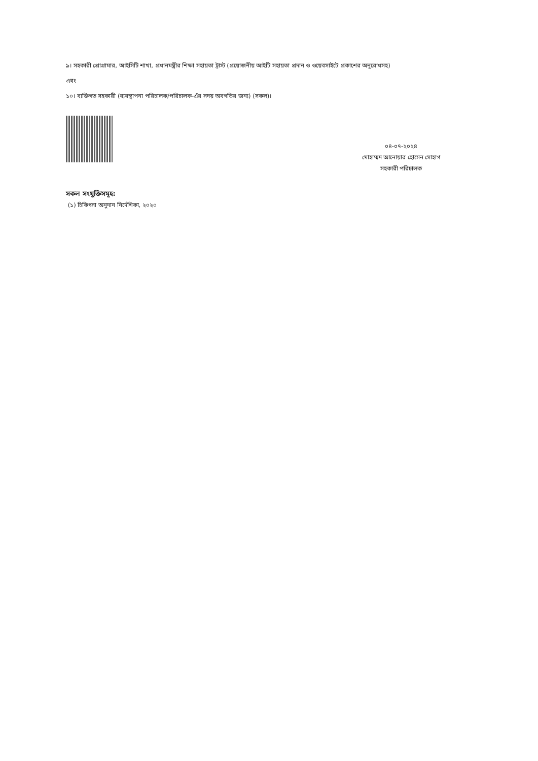৯। সহকারী প্রোগ্রামার, আইসিটি শাখা, প্রধানমন্ত্রীর শিক্ষা সহায়তা ট্রাস্ট (প্রয়োজনীয় আইটি সহায়তা প্রদান ও ওয়েবসাইটে প্রকাশের অনুরোধসহ)
এবং
১০। ব্যক্তিগত সহকারী (ব্যবস্থাপনা পরিচালক/পরিচালক-এঁর সদয় অবগতির জন্য) (সকল)।
০৪-০৭-২০২৪
মোহাম্মদ আনোয়ার হোসেন সোহাগ
সহকারী পরিচালক
সকল সংযুক্তিসমূহ:
(১) চিকিৎসা অনুদান নির্দেশিকা, ২০২০